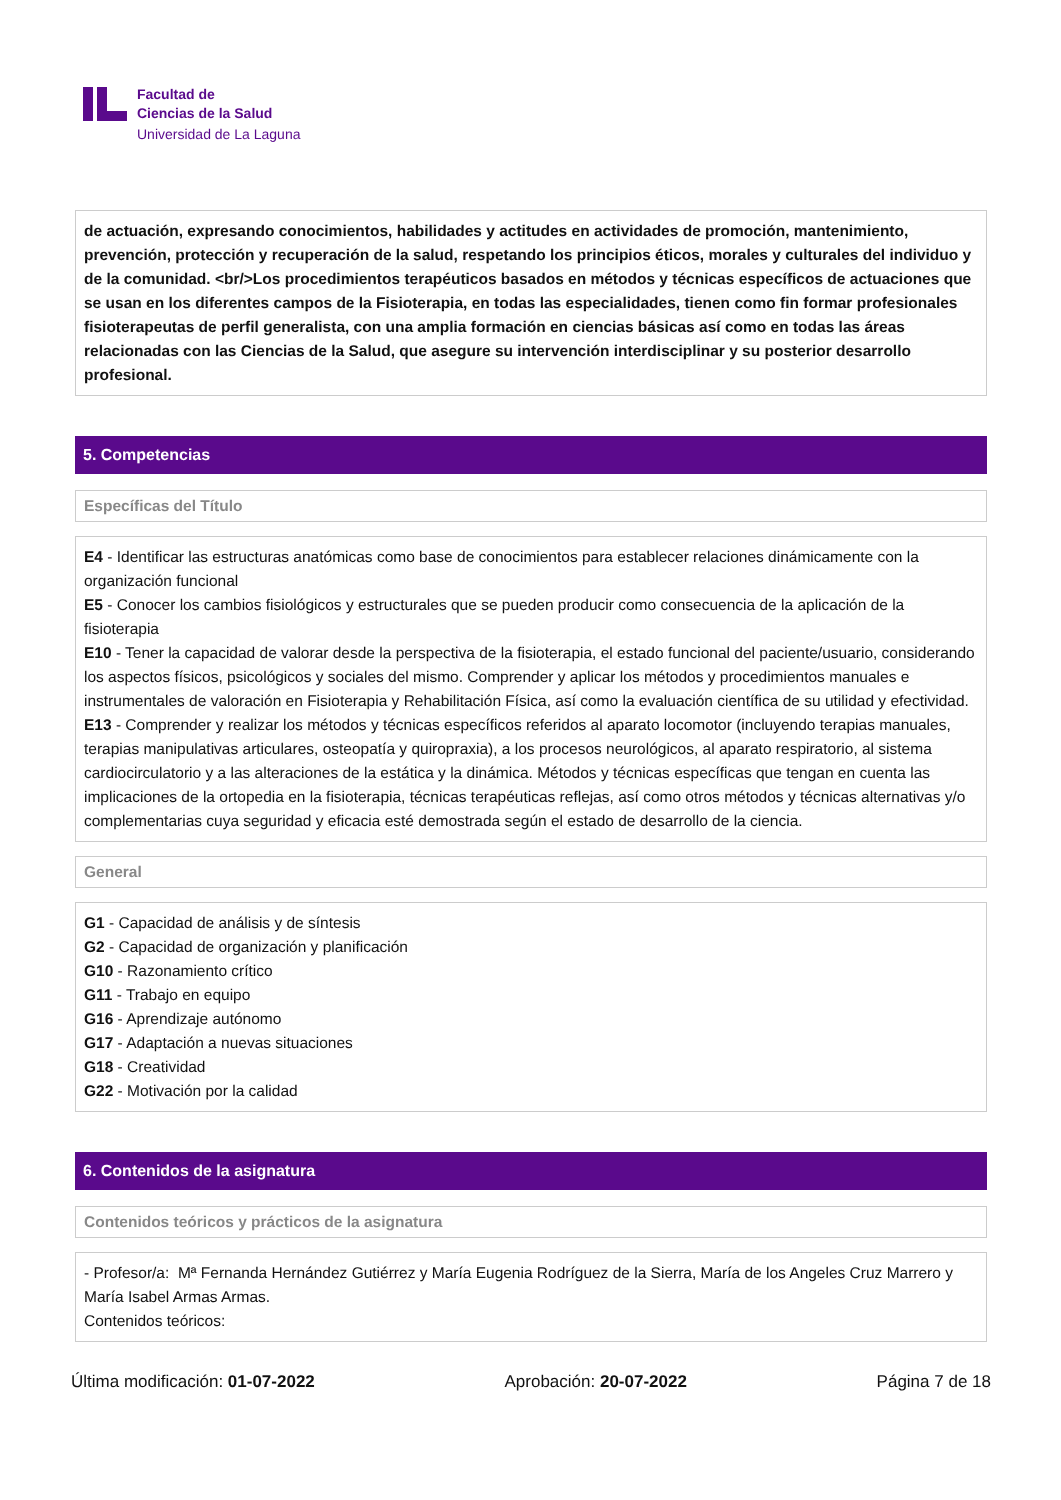Facultad de
Ciencias de la Salud
Universidad de La Laguna
de actuación, expresando conocimientos, habilidades y actitudes en actividades de promoción, mantenimiento, prevención, protección y recuperación de la salud, respetando los principios éticos, morales y culturales del individuo y de la comunidad. <br/>Los procedimientos terapéuticos basados en métodos y técnicas específicos de actuaciones que se usan en los diferentes campos de la Fisioterapia, en todas las especialidades, tienen como fin formar profesionales fisioterapeutas de perfil generalista, con una amplia formación en ciencias básicas así como en todas las áreas relacionadas con las Ciencias de la Salud, que asegure su intervención interdisciplinar y su posterior desarrollo profesional.
5. Competencias
Específicas del Título
E4 - Identificar las estructuras anatómicas como base de conocimientos para establecer relaciones dinámicamente con la organización funcional
E5 - Conocer los cambios fisiológicos y estructurales que se pueden producir como consecuencia de la aplicación de la fisioterapia
E10 - Tener la capacidad de valorar desde la perspectiva de la fisioterapia, el estado funcional del paciente/usuario, considerando los aspectos físicos, psicológicos y sociales del mismo. Comprender y aplicar los métodos y procedimientos manuales e instrumentales de valoración en Fisioterapia y Rehabilitación Física, así como la evaluación científica de su utilidad y efectividad.
E13 - Comprender y realizar los métodos y técnicas específicos referidos al aparato locomotor (incluyendo terapias manuales, terapias manipulativas articulares, osteopatía y quiropraxia), a los procesos neurológicos, al aparato respiratorio, al sistema cardiocirculatorio y a las alteraciones de la estática y la dinámica. Métodos y técnicas específicas que tengan en cuenta las implicaciones de la ortopedia en la fisioterapia, técnicas terapéuticas reflejas, así como otros métodos y técnicas alternativas y/o complementarias cuya seguridad y eficacia esté demostrada según el estado de desarrollo de la ciencia.
General
G1 - Capacidad de análisis y de síntesis
G2 - Capacidad de organización y planificación
G10 - Razonamiento crítico
G11 - Trabajo en equipo
G16 - Aprendizaje autónomo
G17 - Adaptación a nuevas situaciones
G18 - Creatividad
G22 - Motivación por la calidad
6. Contenidos de la asignatura
Contenidos teóricos y prácticos de la asignatura
- Profesor/a: Mª Fernanda Hernández Gutiérrez y María Eugenia Rodríguez de la Sierra, María de los Angeles Cruz Marrero y María Isabel Armas Armas.
Contenidos teóricos:
Última modificación: 01-07-2022 Aprobación: 20-07-2022 Página 7 de 18